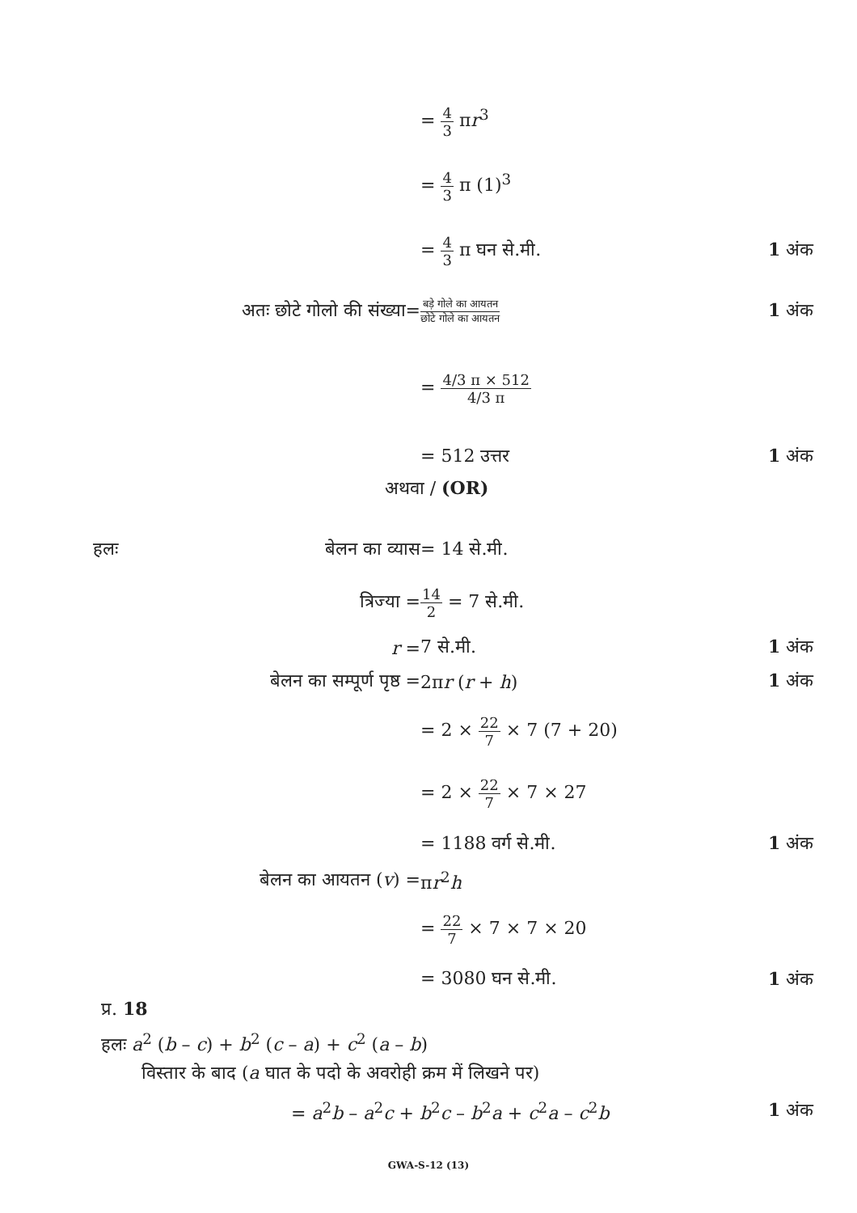= 4 3 πr<sup>3</sup>
= 4 3 π (1)<sup>3</sup>
= 4 3 π घन से.मी. 1 अंक
अतः छोटे गोलो की संख्या=
बड़े गोले का आयतन छोटे गोले का आयतन
1 अंक
= 4/3 π × 512 4/3 π
= 512 उत्तर 1 अंक
अथवा / (OR)
हलः बेलन का व्यास = 14 से.मी.
त्रिज्या =
14 2 = 7 से.मी.
r = 7 से.मी. 1 अंक
बेलन का सम्पूर्ण पृष्ठ = 2πr (r + h) 1 अंक
= 2 × 22 7 × 7 (7 + 20)
= 2 × 22 7 × 7 × 27
= 1188 वर्ग से.मी. 1 अंक
बेलन का आयतन (v) = πr<sup>2</sup>h
= 22 7 × 7 × 7 × 20
= 3080 घन से.मी. 1 अंक
प्र. 18
हलः a<sup>2</sup> (b – c) + b<sup>2</sup> (c – a) + c<sup>2</sup> (a – b)
विस्तार के बाद (a घात के पदो के अवरोही क्रम में लिखने पर)
= a<sup>2</sup>b – a<sup>2</sup>c + b<sup>2</sup>c – b<sup>2</sup>a + c<sup>2</sup>a – c<sup>2</sup>b
1 अंक
GWA-S-12 (13)